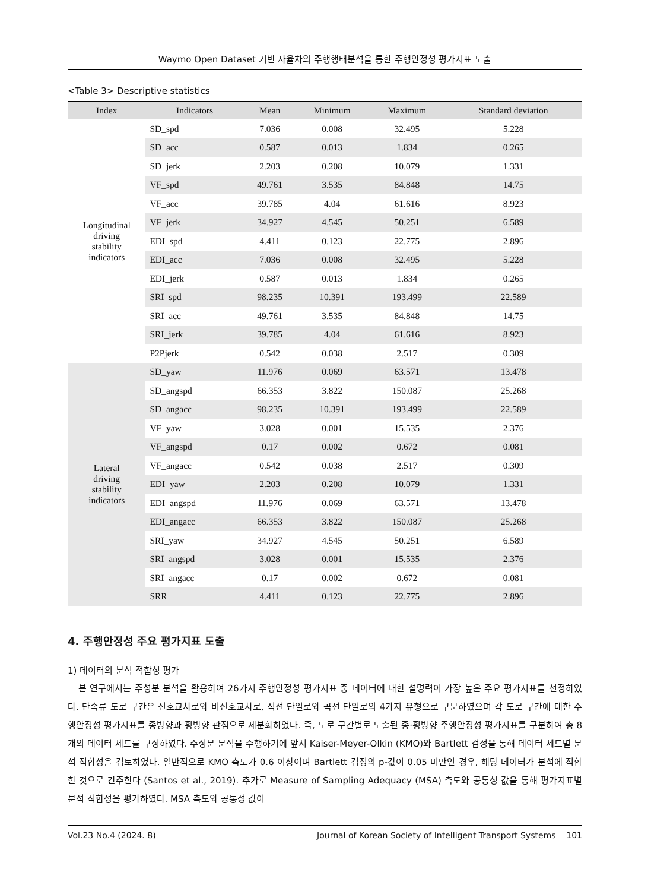Waymo Open Dataset 기반 자율차의 주행행태분석을 통한 주행안정성 평가지표 도출
<Table 3> Descriptive statistics
| Index | Indicators | Mean | Minimum | Maximum | Standard deviation |
| --- | --- | --- | --- | --- | --- |
| Longitudinal driving stability indicators | SD_spd | 7.036 | 0.008 | 32.495 | 5.228 |
| | SD_acc | 0.587 | 0.013 | 1.834 | 0.265 |
| | SD_jerk | 2.203 | 0.208 | 10.079 | 1.331 |
| | VF_spd | 49.761 | 3.535 | 84.848 | 14.75 |
| | VF_acc | 39.785 | 4.04 | 61.616 | 8.923 |
| | VF_jerk | 34.927 | 4.545 | 50.251 | 6.589 |
| | EDI_spd | 4.411 | 0.123 | 22.775 | 2.896 |
| | EDI_acc | 7.036 | 0.008 | 32.495 | 5.228 |
| | EDI_jerk | 0.587 | 0.013 | 1.834 | 0.265 |
| | SRI_spd | 98.235 | 10.391 | 193.499 | 22.589 |
| | SRI_acc | 49.761 | 3.535 | 84.848 | 14.75 |
| | SRI_jerk | 39.785 | 4.04 | 61.616 | 8.923 |
| | P2Pjerk | 0.542 | 0.038 | 2.517 | 0.309 |
| Lateral driving stability indicators | SD_yaw | 11.976 | 0.069 | 63.571 | 13.478 |
| | SD_angspd | 66.353 | 3.822 | 150.087 | 25.268 |
| | SD_angacc | 98.235 | 10.391 | 193.499 | 22.589 |
| | VF_yaw | 3.028 | 0.001 | 15.535 | 2.376 |
| | VF_angspd | 0.17 | 0.002 | 0.672 | 0.081 |
| | VF_angacc | 0.542 | 0.038 | 2.517 | 0.309 |
| | EDI_yaw | 2.203 | 0.208 | 10.079 | 1.331 |
| | EDI_angspd | 11.976 | 0.069 | 63.571 | 13.478 |
| | EDI_angacc | 66.353 | 3.822 | 150.087 | 25.268 |
| | SRI_yaw | 34.927 | 4.545 | 50.251 | 6.589 |
| | SRI_angspd | 3.028 | 0.001 | 15.535 | 2.376 |
| | SRI_angacc | 0.17 | 0.002 | 0.672 | 0.081 |
| | SRR | 4.411 | 0.123 | 22.775 | 2.896 |
4. 주행안정성 주요 평가지표 도출
1) 데이터의 분석 적합성 평가
본 연구에서는 주성분 분석을 활용하여 26가지 주행안정성 평가지표 중 데이터에 대한 설명력이 가장 높은 주요 평가지표를 선정하였다. 단속류 도로 구간은 신호교차로와 비신호교차로, 직선 단일로와 곡선 단일로의 4가지 유형으로 구분하였으며 각 도로 구간에 대한 주행안정성 평가지표를 종방향과 횡방향 관점으로 세분화하였다. 즉, 도로 구간별로 도출된 종·횡방향 주행안정성 평가지표를 구분하여 총 8개의 데이터 세트를 구성하였다. 주성분 분석을 수행하기에 앞서 Kaiser-Meyer-Olkin (KMO)와 Bartlett 검정을 통해 데이터 세트별 분석 적합성을 검토하였다. 일반적으로 KMO 측도가 0.6 이상이며 Bartlett 검정의 p-값이 0.05 미만인 경우, 해당 데이터가 분석에 적합한 것으로 간주한다 (Santos et al., 2019). 추가로 Measure of Sampling Adequacy (MSA) 측도와 공통성 값을 통해 평가지표별 분석 적합성을 평가하였다. MSA 측도와 공통성 값이
Vol.23 No.4 (2024. 8) Journal of Korean Society of Intelligent Transport Systems 101